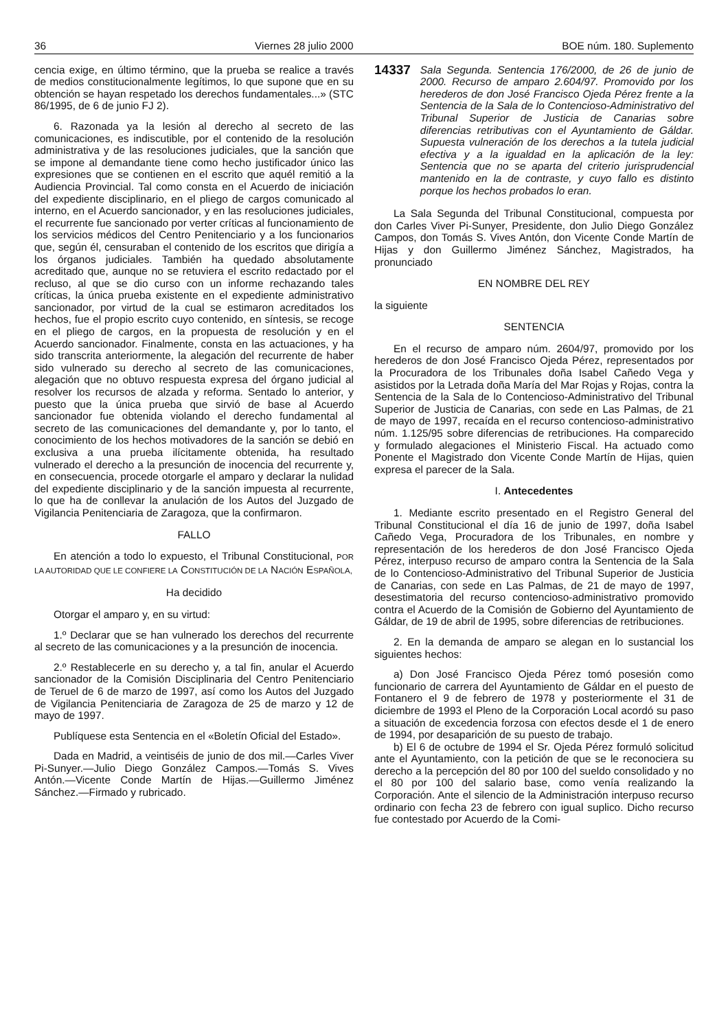36 Viernes 28 julio 2000 BOE núm. 180. Suplemento
cencia exige, en último término, que la prueba se realice a través de medios constitucionalmente legítimos, lo que supone que en su obtención se hayan respetado los derechos fundamentales...» (STC 86/1995, de 6 de junio FJ 2).
6. Razonada ya la lesión al derecho al secreto de las comunicaciones, es indiscutible, por el contenido de la resolución administrativa y de las resoluciones judiciales, que la sanción que se impone al demandante tiene como hecho justificador único las expresiones que se contienen en el escrito que aquél remitió a la Audiencia Provincial. Tal como consta en el Acuerdo de iniciación del expediente disciplinario, en el pliego de cargos comunicado al interno, en el Acuerdo sancionador, y en las resoluciones judiciales, el recurrente fue sancionado por verter críticas al funcionamiento de los servicios médicos del Centro Penitenciario y a los funcionarios que, según él, censuraban el contenido de los escritos que dirigía a los órganos judiciales. También ha quedado absolutamente acreditado que, aunque no se retuviera el escrito redactado por el recluso, al que se dio curso con un informe rechazando tales críticas, la única prueba existente en el expediente administrativo sancionador, por virtud de la cual se estimaron acreditados los hechos, fue el propio escrito cuyo contenido, en síntesis, se recoge en el pliego de cargos, en la propuesta de resolución y en el Acuerdo sancionador. Finalmente, consta en las actuaciones, y ha sido transcrita anteriormente, la alegación del recurrente de haber sido vulnerado su derecho al secreto de las comunicaciones, alegación que no obtuvo respuesta expresa del órgano judicial al resolver los recursos de alzada y reforma. Sentado lo anterior, y puesto que la única prueba que sirvió de base al Acuerdo sancionador fue obtenida violando el derecho fundamental al secreto de las comunicaciones del demandante y, por lo tanto, el conocimiento de los hechos motivadores de la sanción se debió en exclusiva a una prueba ilícitamente obtenida, ha resultado vulnerado el derecho a la presunción de inocencia del recurrente y, en consecuencia, procede otorgarle el amparo y declarar la nulidad del expediente disciplinario y de la sanción impuesta al recurrente, lo que ha de conllevar la anulación de los Autos del Juzgado de Vigilancia Penitenciaria de Zaragoza, que la confirmaron.
FALLO
En atención a todo lo expuesto, el Tribunal Constitucional, POR LA AUTORIDAD QUE LE CONFIERE LA CONSTITUCIÓN DE LA NACIÓN ESPAÑOLA,
Ha decidido
Otorgar el amparo y, en su virtud:
1.º Declarar que se han vulnerado los derechos del recurrente al secreto de las comunicaciones y a la presunción de inocencia.
2.º Restablecerle en su derecho y, a tal fin, anular el Acuerdo sancionador de la Comisión Disciplinaria del Centro Penitenciario de Teruel de 6 de marzo de 1997, así como los Autos del Juzgado de Vigilancia Penitenciaria de Zaragoza de 25 de marzo y 12 de mayo de 1997.
Publíquese esta Sentencia en el «Boletín Oficial del Estado».
Dada en Madrid, a veintiséis de junio de dos mil.—Carles Viver Pi-Sunyer.—Julio Diego González Campos.—Tomás S. Vives Antón.—Vicente Conde Martín de Hijas.—Guillermo Jiménez Sánchez.—Firmado y rubricado.
14337 Sala Segunda. Sentencia 176/2000, de 26 de junio de 2000. Recurso de amparo 2.604/97. Promovido por los herederos de don José Francisco Ojeda Pérez frente a la Sentencia de la Sala de lo Contencioso-Administrativo del Tribunal Superior de Justicia de Canarias sobre diferencias retributivas con el Ayuntamiento de Gáldar. Supuesta vulneración de los derechos a la tutela judicial efectiva y a la igualdad en la aplicación de la ley: Sentencia que no se aparta del criterio jurisprudencial mantenido en la de contraste, y cuyo fallo es distinto porque los hechos probados lo eran.
La Sala Segunda del Tribunal Constitucional, compuesta por don Carles Viver Pi-Sunyer, Presidente, don Julio Diego González Campos, don Tomás S. Vives Antón, don Vicente Conde Martín de Hijas y don Guillermo Jiménez Sánchez, Magistrados, ha pronunciado
EN NOMBRE DEL REY
la siguiente
SENTENCIA
En el recurso de amparo núm. 2604/97, promovido por los herederos de don José Francisco Ojeda Pérez, representados por la Procuradora de los Tribunales doña Isabel Cañedo Vega y asistidos por la Letrada doña María del Mar Rojas y Rojas, contra la Sentencia de la Sala de lo Contencioso-Administrativo del Tribunal Superior de Justicia de Canarias, con sede en Las Palmas, de 21 de mayo de 1997, recaída en el recurso contencioso-administrativo núm. 1.125/95 sobre diferencias de retribuciones. Ha comparecido y formulado alegaciones el Ministerio Fiscal. Ha actuado como Ponente el Magistrado don Vicente Conde Martín de Hijas, quien expresa el parecer de la Sala.
I. Antecedentes
1. Mediante escrito presentado en el Registro General del Tribunal Constitucional el día 16 de junio de 1997, doña Isabel Cañedo Vega, Procuradora de los Tribunales, en nombre y representación de los herederos de don José Francisco Ojeda Pérez, interpuso recurso de amparo contra la Sentencia de la Sala de lo Contencioso-Administrativo del Tribunal Superior de Justicia de Canarias, con sede en Las Palmas, de 21 de mayo de 1997, desestimatoria del recurso contencioso-administrativo promovido contra el Acuerdo de la Comisión de Gobierno del Ayuntamiento de Gáldar, de 19 de abril de 1995, sobre diferencias de retribuciones.
2. En la demanda de amparo se alegan en lo sustancial los siguientes hechos:
a) Don José Francisco Ojeda Pérez tomó posesión como funcionario de carrera del Ayuntamiento de Gáldar en el puesto de Fontanero el 9 de febrero de 1978 y posteriormente el 31 de diciembre de 1993 el Pleno de la Corporación Local acordó su paso a situación de excedencia forzosa con efectos desde el 1 de enero de 1994, por desaparición de su puesto de trabajo.
b) El 6 de octubre de 1994 el Sr. Ojeda Pérez formuló solicitud ante el Ayuntamiento, con la petición de que se le reconociera su derecho a la percepción del 80 por 100 del sueldo consolidado y no el 80 por 100 del salario base, como venía realizando la Corporación. Ante el silencio de la Administración interpuso recurso ordinario con fecha 23 de febrero con igual suplico. Dicho recurso fue contestado por Acuerdo de la Comi-